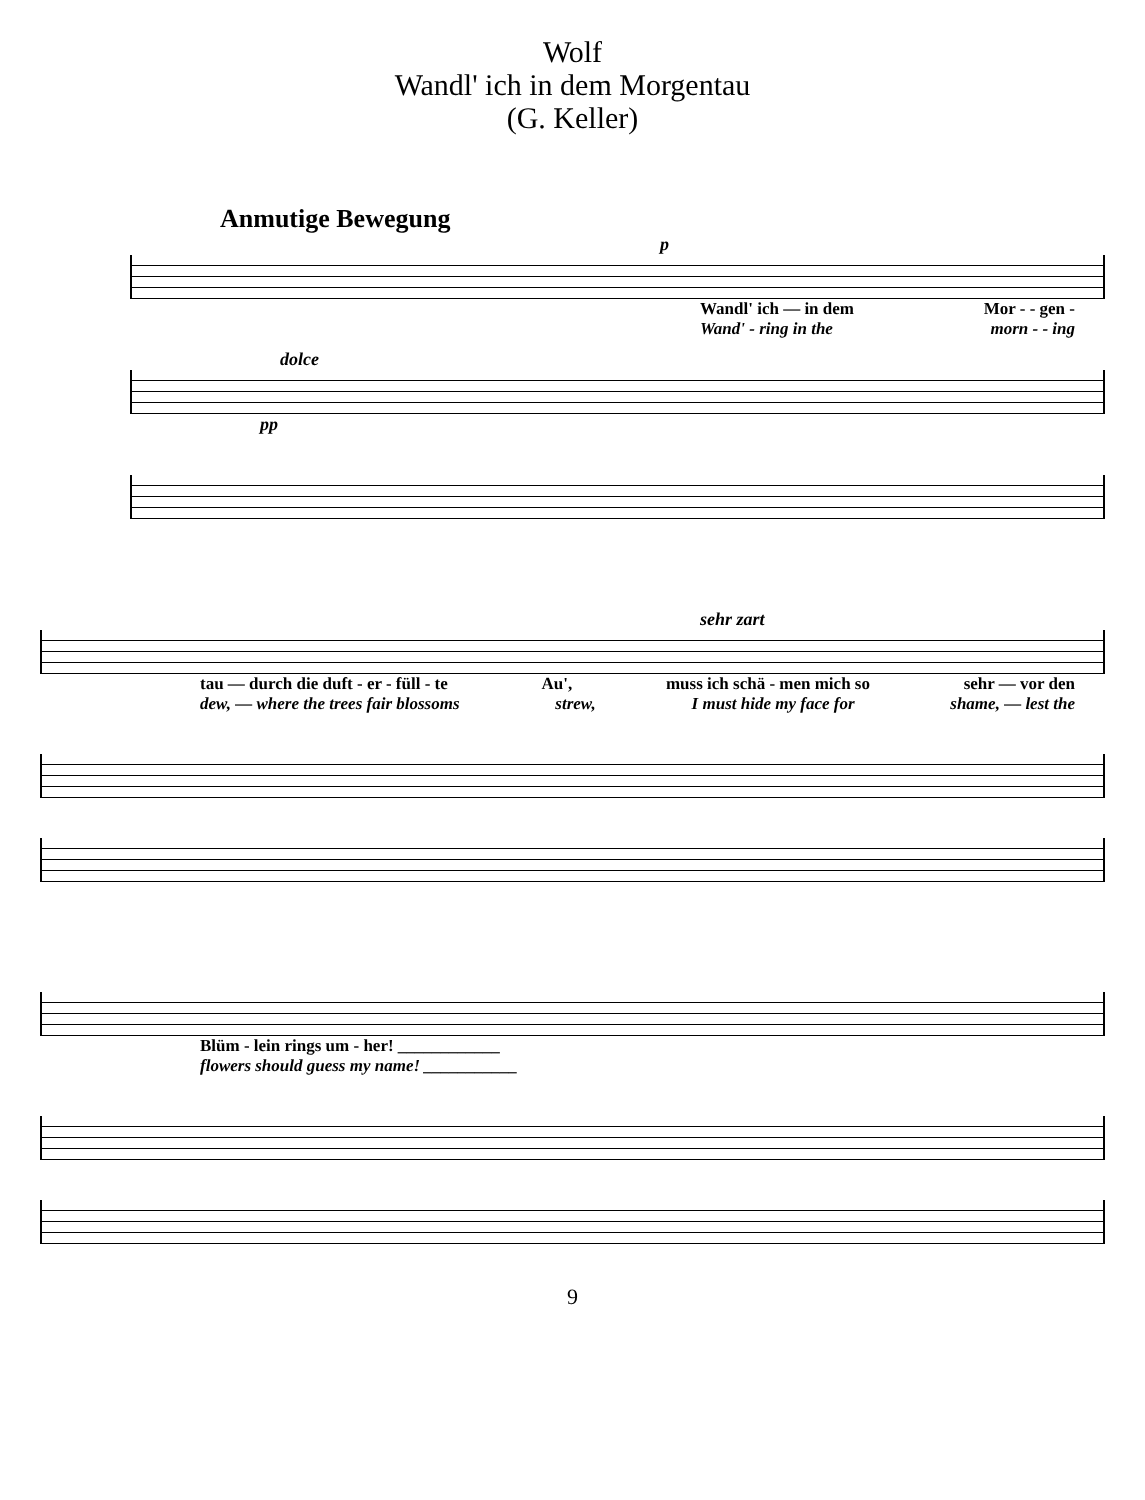Wolf
Wandl' ich in dem Morgentau
(G. Keller)
Anmutige Bewegung
p
Wandl' ich — in dem Mor - - gen -
Wand' - ring in the morn - - ing
dolce
pp
sehr zart
tau — durch die duft - er - füll - te Au', muss ich schä - men mich so sehr — vor den
dew, — where the trees fair blossoms strew, I must hide my face for shame, — lest the
Blüm - lein rings um - her! ____________
flowers should guess my name! ___________
9